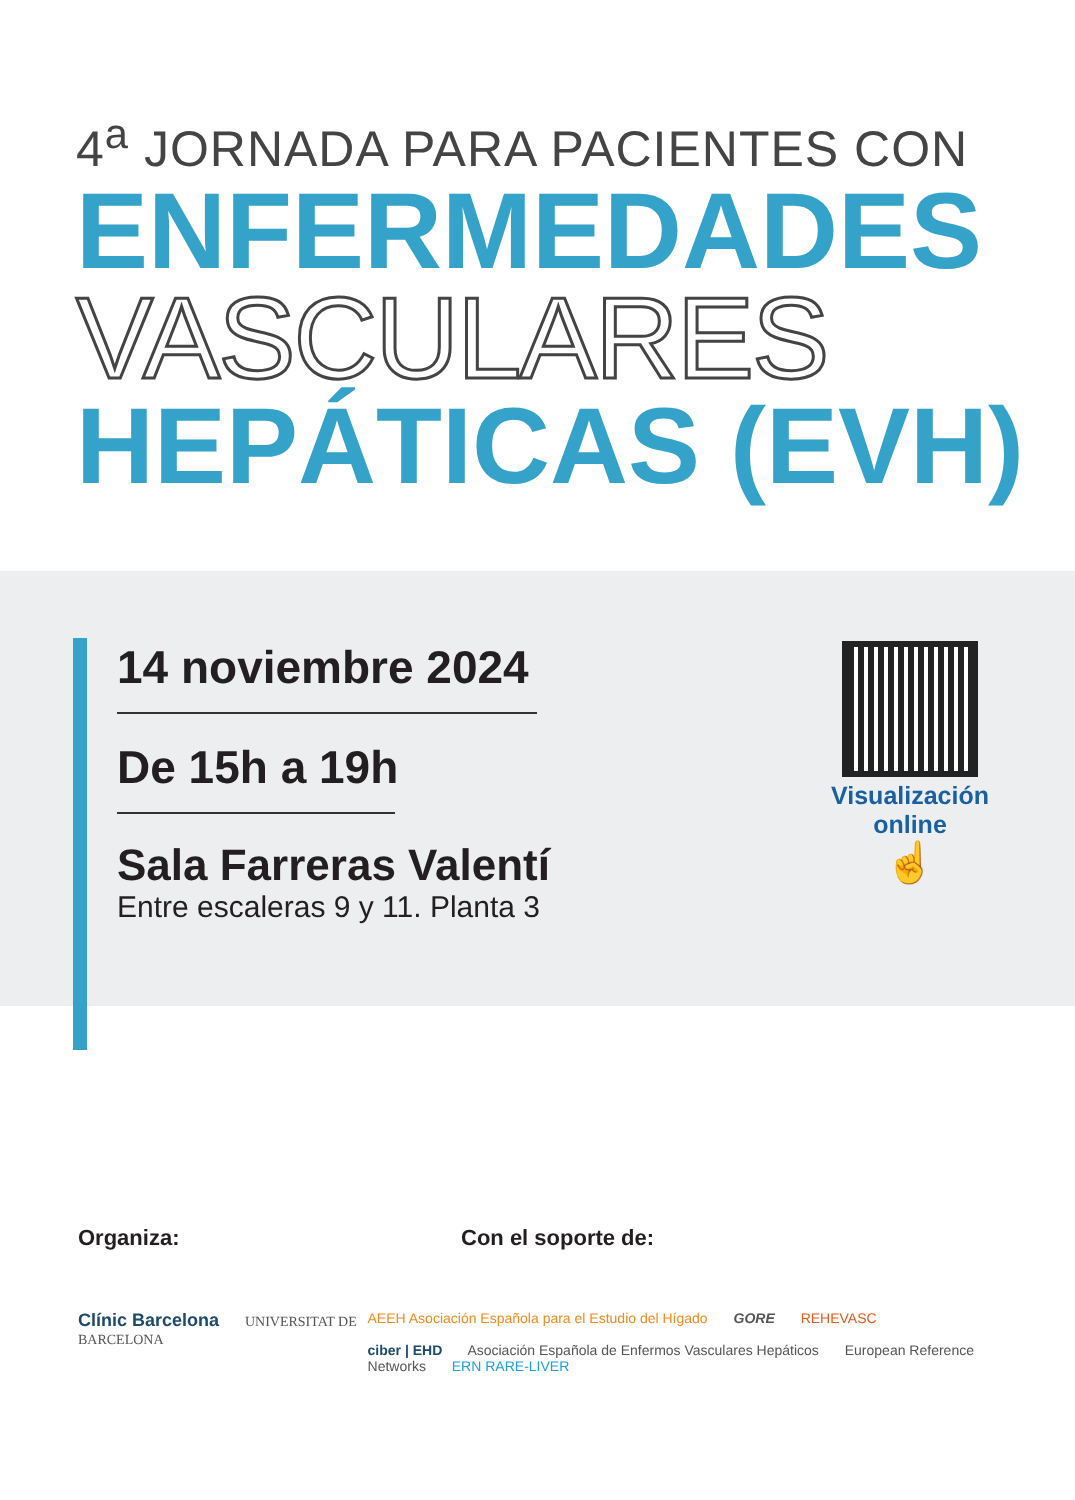4<sup>a</sup> JORNADA PARA PACIENTES CON
ENFERMEDADES
VASCULARES
HEPÁTICAS (EVH)
14 noviembre 2024
De 15h a 19h
Sala Farreras Valentí
Entre escaleras 9 y 11. Planta 3
Visualización
online
☝
Organiza: Con el soporte de:
Clínic Barcelona UNIVERSITAT DE BARCELONA AEEH Asociación Española para el Estudio del Hígado GORE REHEVASC
ciber | EHD Asociación Española de Enfermos Vasculares Hepáticos European Reference Networks ERN RARE-LIVER